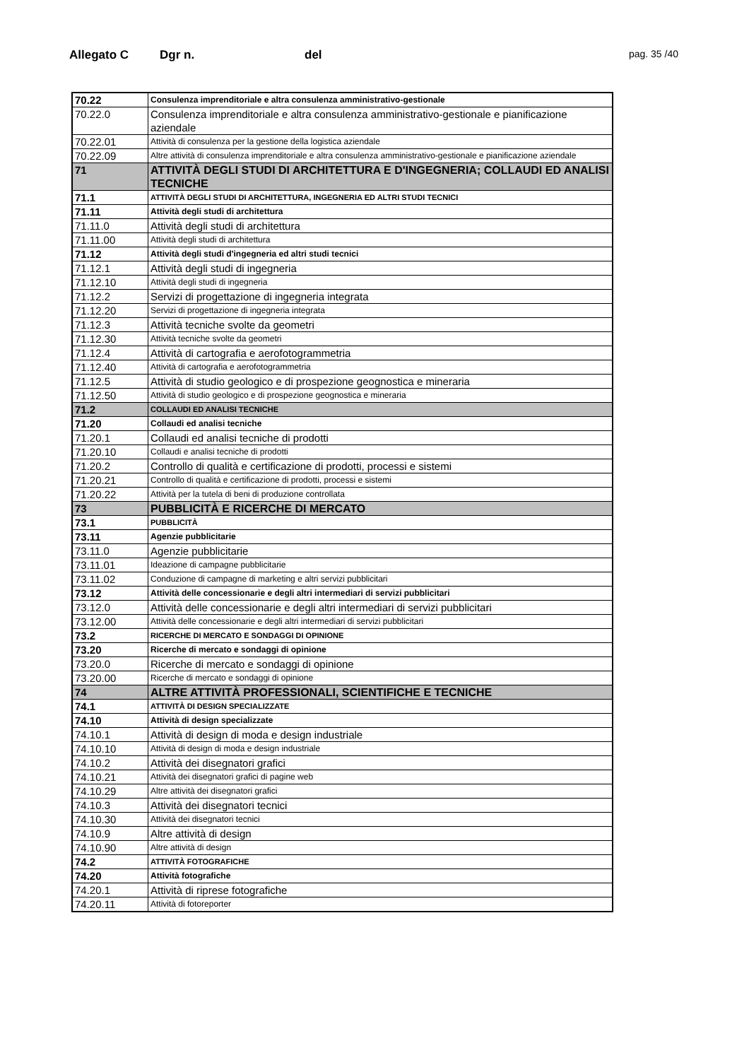Allegato C Dgr n. del pag. 35 /40
| 70.22 | Consulenza imprenditoriale e altra consulenza amministrativo-gestionale |
| 70.22.0 | Consulenza imprenditoriale e altra consulenza amministrativo-gestionale e pianificazione aziendale |
| 70.22.01 | Attività di consulenza per la gestione della logistica aziendale |
| 70.22.09 | Altre attività di consulenza imprenditoriale e altra consulenza amministrativo-gestionale e pianificazione aziendale |
| 71 | ATTIVITÀ DEGLI STUDI DI ARCHITETTURA E D'INGEGNERIA; COLLAUDI ED ANALISI TECNICHE |
| 71.1 | ATTIVITÀ DEGLI STUDI DI ARCHITETTURA, INGEGNERIA ED ALTRI STUDI TECNICI |
| 71.11 | Attività degli studi di architettura |
| 71.11.0 | Attività degli studi di architettura |
| 71.11.00 | Attività degli studi di architettura |
| 71.12 | Attività degli studi d'ingegneria ed altri studi tecnici |
| 71.12.1 | Attività degli studi di ingegneria |
| 71.12.10 | Attività degli studi di ingegneria |
| 71.12.2 | Servizi di progettazione di ingegneria integrata |
| 71.12.20 | Servizi di progettazione di ingegneria integrata |
| 71.12.3 | Attività tecniche svolte da geometri |
| 71.12.30 | Attività tecniche svolte da geometri |
| 71.12.4 | Attività di cartografia e aerofotogrammetria |
| 71.12.40 | Attività di cartografia e aerofotogrammetria |
| 71.12.5 | Attività di studio geologico e di prospezione geognostica e mineraria |
| 71.12.50 | Attività di studio geologico e di prospezione geognostica e mineraria |
| 71.2 | COLLAUDI ED ANALISI TECNICHE |
| 71.20 | Collaudi ed analisi tecniche |
| 71.20.1 | Collaudi ed analisi tecniche di prodotti |
| 71.20.10 | Collaudi e analisi tecniche di prodotti |
| 71.20.2 | Controllo di qualità e certificazione di prodotti, processi e sistemi |
| 71.20.21 | Controllo di qualità e certificazione di prodotti, processi e sistemi |
| 71.20.22 | Attività per la tutela di beni di produzione controllata |
| 73 | PUBBLICITÀ E RICERCHE DI MERCATO |
| 73.1 | PUBBLICITÀ |
| 73.11 | Agenzie pubblicitarie |
| 73.11.0 | Agenzie pubblicitarie |
| 73.11.01 | Ideazione di campagne pubblicitarie |
| 73.11.02 | Conduzione di campagne di marketing e altri servizi pubblicitari |
| 73.12 | Attività delle concessionarie e degli altri intermediari di servizi pubblicitari |
| 73.12.0 | Attività delle concessionarie e degli altri intermediari di servizi pubblicitari |
| 73.12.00 | Attività delle concessionarie e degli altri intermediari di servizi pubblicitari |
| 73.2 | RICERCHE DI MERCATO E SONDAGGI DI OPINIONE |
| 73.20 | Ricerche di mercato e sondaggi di opinione |
| 73.20.0 | Ricerche di mercato e sondaggi di opinione |
| 73.20.00 | Ricerche di mercato e sondaggi di opinione |
| 74 | ALTRE ATTIVITÀ PROFESSIONALI, SCIENTIFICHE E TECNICHE |
| 74.1 | ATTIVITÀ DI DESIGN SPECIALIZZATE |
| 74.10 | Attività di design specializzate |
| 74.10.1 | Attività di design di moda e design industriale |
| 74.10.10 | Attività di design di moda e design industriale |
| 74.10.2 | Attività dei disegnatori grafici |
| 74.10.21 | Attività dei disegnatori grafici di pagine web |
| 74.10.29 | Altre attività dei disegnatori grafici |
| 74.10.3 | Attività dei disegnatori tecnici |
| 74.10.30 | Attività dei disegnatori tecnici |
| 74.10.9 | Altre attività di design |
| 74.10.90 | Altre attività di design |
| 74.2 | ATTIVITÀ FOTOGRAFICHE |
| 74.20 | Attività fotografiche |
| 74.20.1 | Attività di riprese fotografiche |
| 74.20.11 | Attività di fotoreporter |